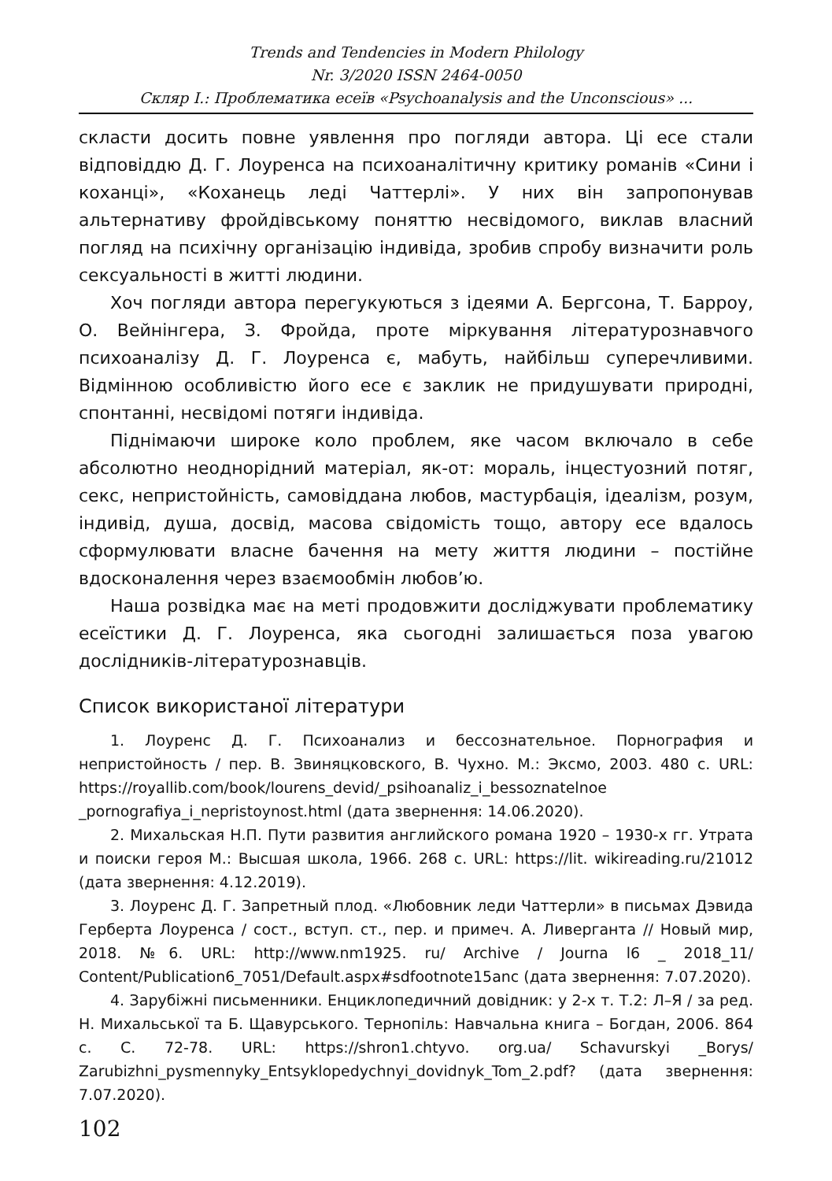Trends and Tendencies in Modern Philology
Nr. 3/2020 ISSN 2464-0050
Скляр І.: Проблематика есеїв «Psychoanalysis and the Unconscious» ...
скласти досить повне уявлення про погляди автора. Ці есе стали відповіддю Д. Г. Лоуренса на психоаналітичну критику романів «Сини і коханці», «Коханець леді Чаттерлі». У них він запропонував альтернативу фройдівському поняттю несвідомого, виклав власний погляд на психічну організацію індивіда, зробив спробу визначити роль сексуальності в житті людини.
Хоч погляди автора перегукуються з ідеями А. Бергсона, Т. Барроу, О. Вейнінгера, З. Фройда, проте міркування літературознавчого психоаналізу Д. Г. Лоуренса є, мабуть, найбільш суперечливими. Відмінною особливістю його есе є заклик не придушувати природні, спонтанні, несвідомі потяги індивіда.
Піднімаючи широке коло проблем, яке часом включало в себе абсолютно неоднорідний матеріал, як-от: мораль, інцестуозний потяг, секс, непристойність, самовіддана любов, мастурбація, ідеалізм, розум, індивід, душа, досвід, масова свідомість тощо, автору есе вдалось сформулювати власне бачення на мету життя людини – постійне вдосконалення через взаємообмін любов’ю.
Наша розвідка має на меті продовжити досліджувати проблематику есеїстики Д. Г. Лоуренса, яка сьогодні залишається поза увагою дослідників-літературознавців.
Список використаної літератури
1. Лоуренс Д. Г. Психоанализ и бессознательное. Порнография и непристойность / пер. В. Звиняцковского, В. Чухно. М.: Эксмо, 2003. 480 с. URL: https://royallib.com/book/lourens_devid/_psihoanaliz_i_bessoznatelnoe _pornografiya_i_nepristoynost.html (дата звернення: 14.06.2020).
2. Михальская Н.П. Пути развития английского романа 1920 – 1930-х гг. Утрата и поиски героя М.: Высшая школа, 1966. 268 с. URL: https://lit. wikireading.ru/21012 (дата звернення: 4.12.2019).
3. Лоуренс Д. Г. Запретный плод. «Любовник леди Чаттерли» в письмах Дэвида Герберта Лоуренса / сост., вступ. ст., пер. и примеч. А. Ливерганта // Новый мир, 2018. №6. URL: http://www.nm1925. ru/ Archive / Journa l6 _ 2018_11/ Content/Publication6_7051/Default.aspx#sdfootnote15anc (дата звернення: 7.07.2020).
4. Зарубіжні письменники. Енциклопедичний довідник: у 2-х т. Т.2: Л–Я / за ред. Н. Михальської та Б. Щавурського. Тернопіль: Навчальна книга – Богдан, 2006. 864 с. С. 72-78. URL: https://shron1.chtyvo. org.ua/ Schavurskyi _Borys/ Zarubizhni_pysmennyky_Entsyklopedychnyi_dovidnyk_Tom_2.pdf? (дата звернення: 7.07.2020).
102